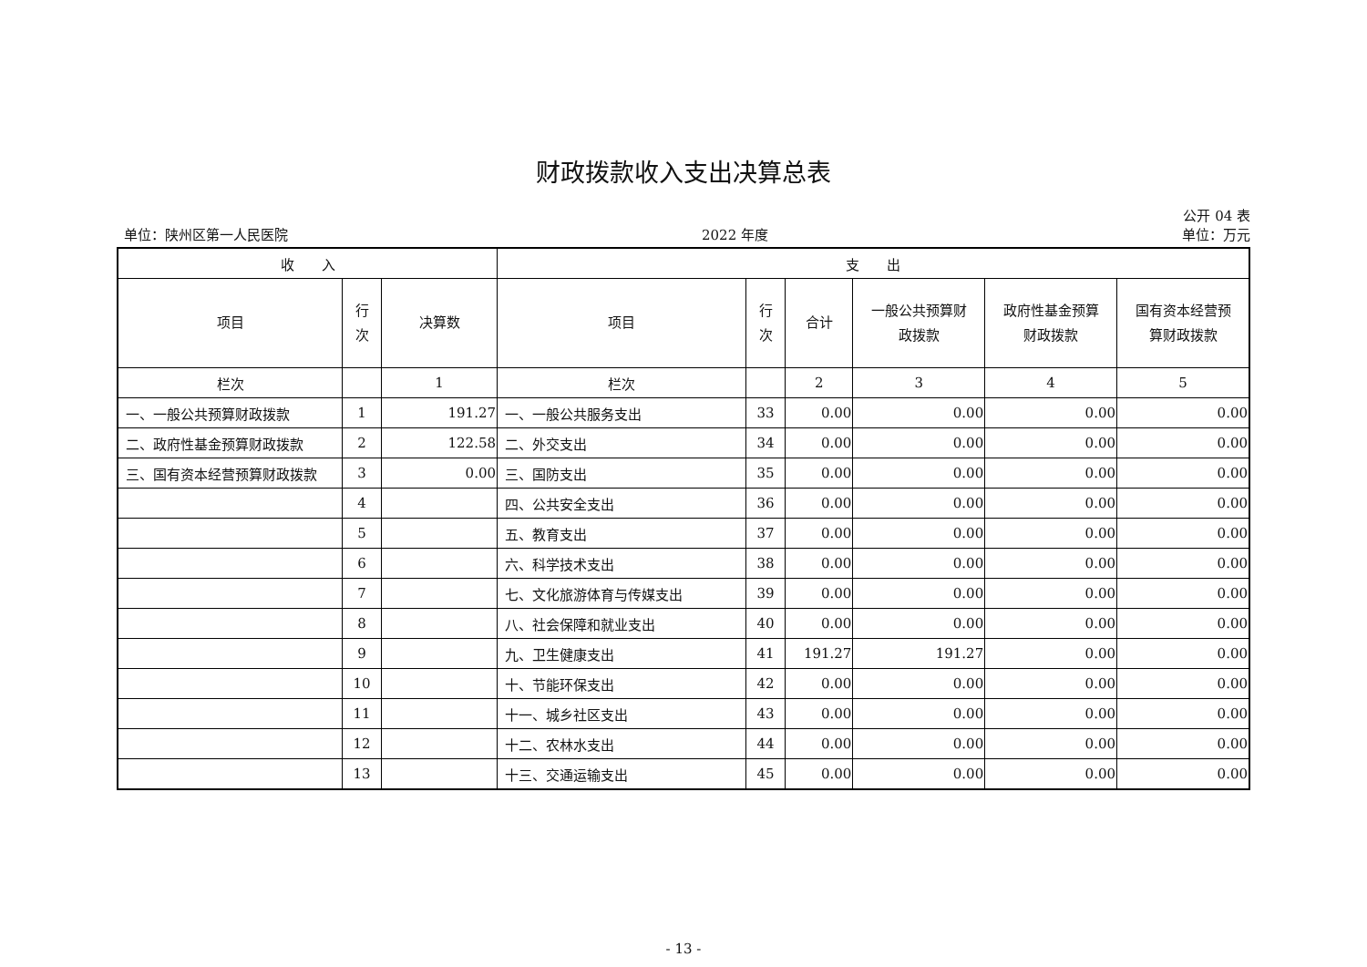财政拨款收入支出决算总表
公开 04 表
单位：陕州区第一人民医院 2022 年度 单位：万元
| 收 入 | | | 支 出 | | | | | |
| --- | --- | --- | --- | --- | --- | --- | --- | --- |
| 项目 | 行 次 | 决算数 | 项目 | 行 次 | 合计 | 一般公共预算财 政拨款 | 政府性基金预算 财政拨款 | 国有资本经营预 算财政拨款 |
| 栏次 | | 1 | 栏次 | | 2 | 3 | 4 | 5 |
| 一、一般公共预算财政拨款 | 1 | 191.27 | 一、一般公共服务支出 | 33 | 0.00 | 0.00 | 0.00 | 0.00 |
| 二、政府性基金预算财政拨款 | 2 | 122.58 | 二、外交支出 | 34 | 0.00 | 0.00 | 0.00 | 0.00 |
| 三、国有资本经营预算财政拨款 | 3 | 0.00 | 三、国防支出 | 35 | 0.00 | 0.00 | 0.00 | 0.00 |
| | 4 | | 四、公共安全支出 | 36 | 0.00 | 0.00 | 0.00 | 0.00 |
| | 5 | | 五、教育支出 | 37 | 0.00 | 0.00 | 0.00 | 0.00 |
| | 6 | | 六、科学技术支出 | 38 | 0.00 | 0.00 | 0.00 | 0.00 |
| | 7 | | 七、文化旅游体育与传媒支出 | 39 | 0.00 | 0.00 | 0.00 | 0.00 |
| | 8 | | 八、社会保障和就业支出 | 40 | 0.00 | 0.00 | 0.00 | 0.00 |
| | 9 | | 九、卫生健康支出 | 41 | 191.27 | 191.27 | 0.00 | 0.00 |
| | 10 | | 十、节能环保支出 | 42 | 0.00 | 0.00 | 0.00 | 0.00 |
| | 11 | | 十一、城乡社区支出 | 43 | 0.00 | 0.00 | 0.00 | 0.00 |
| | 12 | | 十二、农林水支出 | 44 | 0.00 | 0.00 | 0.00 | 0.00 |
| | 13 | | 十三、交通运输支出 | 45 | 0.00 | 0.00 | 0.00 | 0.00 |
- 13 -